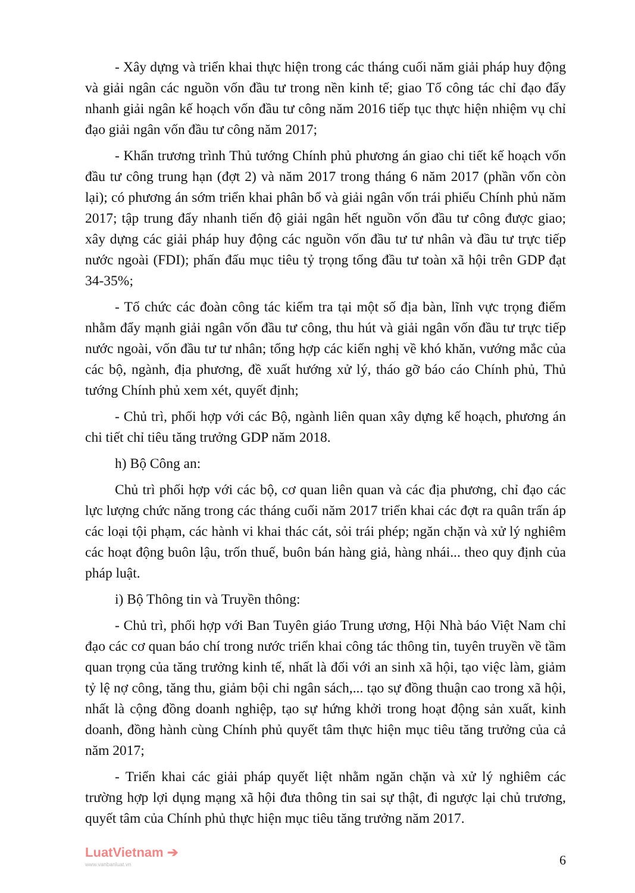- Xây dựng và triển khai thực hiện trong các tháng cuối năm giải pháp huy động và giải ngân các nguồn vốn đầu tư trong nền kinh tế; giao Tổ công tác chỉ đạo đẩy nhanh giải ngân kế hoạch vốn đầu tư công năm 2016 tiếp tục thực hiện nhiệm vụ chỉ đạo giải ngân vốn đầu tư công năm 2017;
- Khẩn trương trình Thủ tướng Chính phủ phương án giao chi tiết kế hoạch vốn đầu tư công trung hạn (đợt 2) và năm 2017 trong tháng 6 năm 2017 (phần vốn còn lại); có phương án sớm triển khai phân bổ và giải ngân vốn trái phiếu Chính phủ năm 2017; tập trung đẩy nhanh tiến độ giải ngân hết nguồn vốn đầu tư công được giao; xây dựng các giải pháp huy động các nguồn vốn đầu tư tư nhân và đầu tư trực tiếp nước ngoài (FDI); phấn đấu mục tiêu tỷ trọng tổng đầu tư toàn xã hội trên GDP đạt 34-35%;
- Tổ chức các đoàn công tác kiểm tra tại một số địa bàn, lĩnh vực trọng điểm nhằm đẩy mạnh giải ngân vốn đầu tư công, thu hút và giải ngân vốn đầu tư trực tiếp nước ngoài, vốn đầu tư tư nhân; tổng hợp các kiến nghị về khó khăn, vướng mắc của các bộ, ngành, địa phương, đề xuất hướng xử lý, tháo gỡ báo cáo Chính phủ, Thủ tướng Chính phủ xem xét, quyết định;
- Chủ trì, phối hợp với các Bộ, ngành liên quan xây dựng kế hoạch, phương án chi tiết chỉ tiêu tăng trưởng GDP năm 2018.
h) Bộ Công an:
Chủ trì phối hợp với các bộ, cơ quan liên quan và các địa phương, chỉ đạo các lực lượng chức năng trong các tháng cuối năm 2017 triển khai các đợt ra quân trấn áp các loại tội phạm, các hành vi khai thác cát, sỏi trái phép; ngăn chặn và xử lý nghiêm các hoạt động buôn lậu, trốn thuế, buôn bán hàng giả, hàng nhái... theo quy định của pháp luật.
i) Bộ Thông tin và Truyền thông:
- Chủ trì, phối hợp với Ban Tuyên giáo Trung ương, Hội Nhà báo Việt Nam chỉ đạo các cơ quan báo chí trong nước triển khai công tác thông tin, tuyên truyền về tầm quan trọng của tăng trưởng kinh tế, nhất là đối với an sinh xã hội, tạo việc làm, giảm tỷ lệ nợ công, tăng thu, giảm bội chi ngân sách,... tạo sự đồng thuận cao trong xã hội, nhất là cộng đồng doanh nghiệp, tạo sự hứng khởi trong hoạt động sản xuất, kinh doanh, đồng hành cùng Chính phủ quyết tâm thực hiện mục tiêu tăng trưởng của cả năm 2017;
- Triển khai các giải pháp quyết liệt nhằm ngăn chặn và xử lý nghiêm các trường hợp lợi dụng mạng xã hội đưa thông tin sai sự thật, đi ngược lại chủ trương, quyết tâm của Chính phủ thực hiện mục tiêu tăng trưởng năm 2017.
LuatVietnam ➔
www.vanbanluat.vn
6